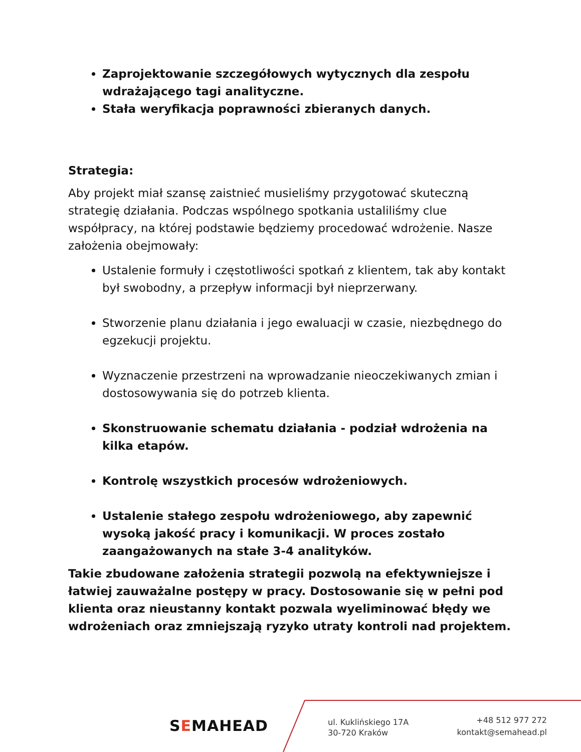Zaprojektowanie szczegółowych wytycznych dla zespołu wdrażającego tagi analityczne.
Stała weryfikacja poprawności zbieranych danych.
Strategia:
Aby projekt miał szansę zaistnieć musieliśmy przygotować skuteczną strategię działania. Podczas wspólnego spotkania ustaliliśmy clue współpracy, na której podstawie będziemy procedować wdrożenie. Nasze założenia obejmowały:
Ustalenie formuły i częstotliwości spotkań z klientem, tak aby kontakt był swobodny, a przepływ informacji był nieprzerwany.
Stworzenie planu działania i jego ewaluacji w czasie, niezbędnego do egzekucji projektu.
Wyznaczenie przestrzeni na wprowadzanie nieoczekiwanych zmian i dostosowywania się do potrzeb klienta.
Skonstruowanie schematu działania - podział wdrożenia na kilka etapów.
Kontrolę wszystkich procesów wdrożeniowych.
Ustalenie stałego zespołu wdrożeniowego, aby zapewnić wysoką jakość pracy i komunikacji. W proces zostało zaangażowanych na stałe 3-4 analityków.
Takie zbudowane założenia strategii pozwolą na efektywniejsze i łatwiej zauważalne postępy w pracy. Dostosowanie się w pełni pod klienta oraz nieustanny kontakt pozwala wyeliminować błędy we wdrożeniach oraz zmniejszają ryzyko utraty kontroli nad projektem.
SEMAHEAD
ul. Kuklińskiego 17A
30-720 Kraków
+48 512 977 272
kontakt@semahead.pl